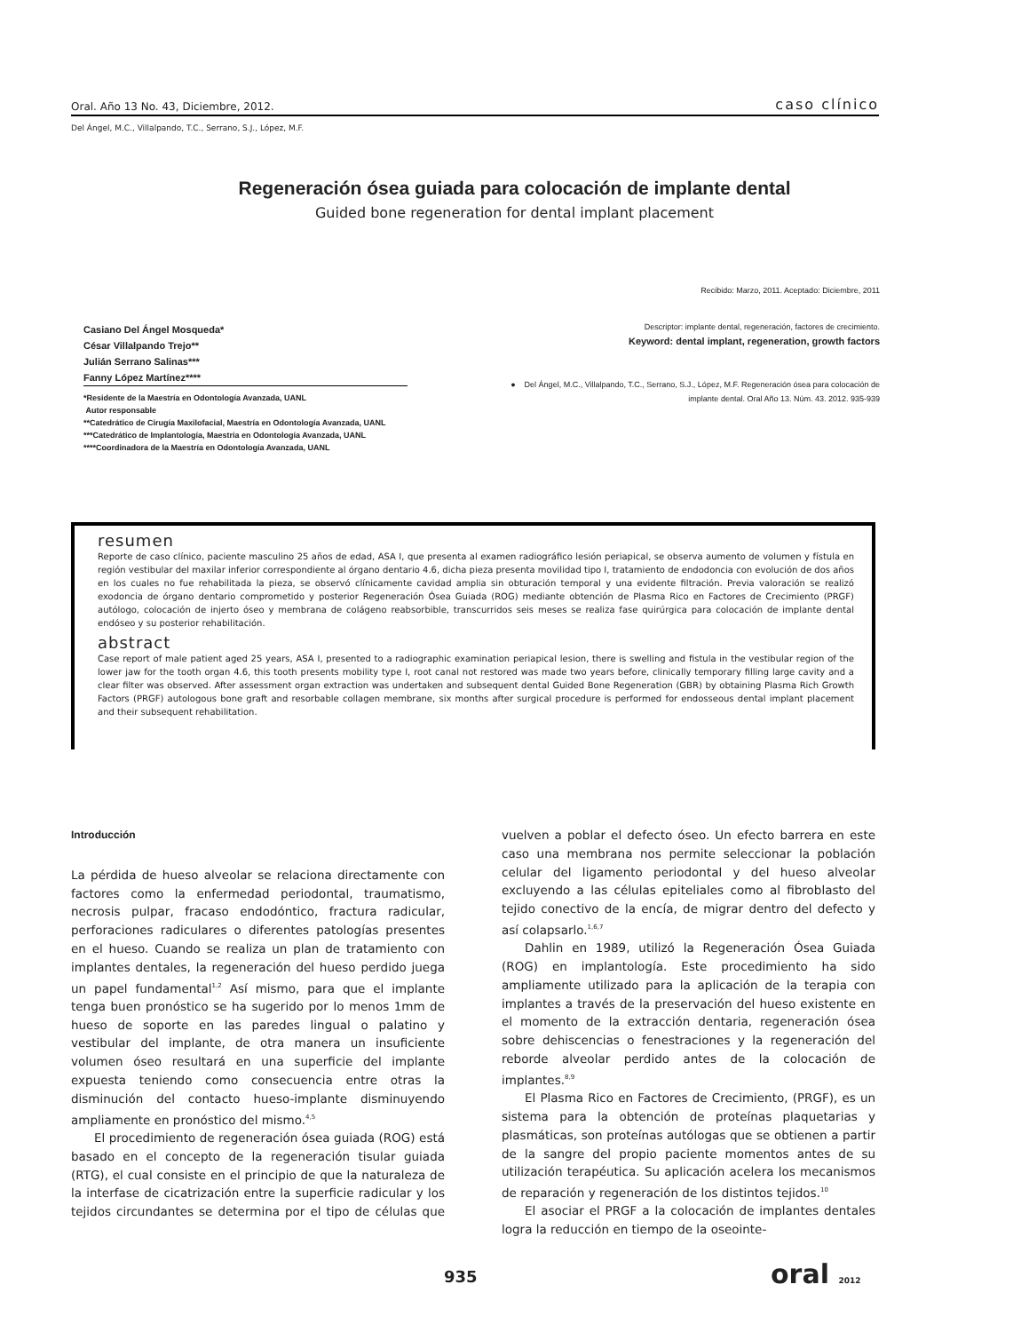Oral. Año 13 No. 43, Diciembre, 2012. caso clínico
Del Ángel, M.C., Villalpando, T.C., Serrano, S.J., López, M.F.
Regeneración ósea guiada para colocación de implante dental
Guided bone regeneration for dental implant placement
Recibido: Marzo, 2011. Aceptado: Diciembre, 2011
Casiano Del Ángel Mosqueda*
César Villalpando Trejo**
Julián Serrano Salinas***
Fanny López Martínez****
*Residente de la Maestría en Odontología Avanzada, UANL
Autor responsable
**Catedrático de Cirugía Maxilofacial, Maestría en Odontología Avanzada, UANL
***Catedrático de Implantología, Maestría en Odontología Avanzada, UANL
****Coordinadora de la Maestría en Odontología Avanzada, UANL
Descriptor: implante dental, regeneración, factores de crecimiento.
Keyword: dental implant, regeneration, growth factors
● Del Ángel, M.C., Villalpando, T.C., Serrano, S.J., López, M.F. Regeneración ósea para colocación de implante dental. Oral Año 13. Núm. 43. 2012. 935-939
resumen
Reporte de caso clínico, paciente masculino 25 años de edad, ASA I, que presenta al examen radiográfico lesión periapical, se observa aumento de volumen y fístula en región vestibular del maxilar inferior correspondiente al órgano dentario 4.6, dicha pieza presenta movilidad tipo I, tratamiento de endodoncia con evolución de dos años en los cuales no fue rehabilitada la pieza, se observó clínicamente cavidad amplia sin obturación temporal y una evidente filtración. Previa valoración se realizó exodoncia de órgano dentario comprometido y posterior Regeneración Ósea Guiada (ROG) mediante obtención de Plasma Rico en Factores de Crecimiento (PRGF) autólogo, colocación de injerto óseo y membrana de colágeno reabsorbible, transcurridos seis meses se realiza fase quirúrgica para colocación de implante dental endóseo y su posterior rehabilitación.
abstract
Case report of male patient aged 25 years, ASA I, presented to a radiographic examination periapical lesion, there is swelling and fistula in the vestibular region of the lower jaw for the tooth organ 4.6, this tooth presents mobility type I, root canal not restored was made two years before, clinically temporary filling large cavity and a clear filter was observed. After assessment organ extraction was undertaken and subsequent dental Guided Bone Regeneration (GBR) by obtaining Plasma Rich Growth Factors (PRGF) autologous bone graft and resorbable collagen membrane, six months after surgical procedure is performed for endosseous dental implant placement and their subsequent rehabilitation.
Introducción
La pérdida de hueso alveolar se relaciona directamente con factores como la enfermedad periodontal, traumatismo, necrosis pulpar, fracaso endodóntico, fractura radicular, perforaciones radiculares o diferentes patologías presentes en el hueso. Cuando se realiza un plan de tratamiento con implantes dentales, la regeneración del hueso perdido juega un papel fundamental<sup>1,2</sup> Así mismo, para que el implante tenga buen pronóstico se ha sugerido por lo menos 1mm de hueso de soporte en las paredes lingual o palatino y vestibular del implante, de otra manera un insuficiente volumen óseo resultará en una superficie del implante expuesta teniendo como consecuencia entre otras la disminución del contacto hueso-implante disminuyendo ampliamente en pronóstico del mismo.<sup>4,5</sup>
El procedimiento de regeneración ósea guiada (ROG) está basado en el concepto de la regeneración tisular guiada (RTG), el cual consiste en el principio de que la naturaleza de la interfase de cicatrización entre la superficie radicular y los tejidos circundantes se determina por el tipo de células que vuelven a poblar el defecto óseo. Un efecto barrera en este caso una membrana nos permite seleccionar la población celular del ligamento periodontal y del hueso alveolar excluyendo a las células epiteliales como al fibroblasto del tejido conectivo de la encía, de migrar dentro del defecto y así colapsarlo.<sup>1,6,7</sup>
Dahlin en 1989, utilizó la Regeneración Ósea Guiada (ROG) en implantología. Este procedimiento ha sido ampliamente utilizado para la aplicación de la terapia con implantes a través de la preservación del hueso existente en el momento de la extracción dentaria, regeneración ósea sobre dehiscencias o fenestraciones y la regeneración del reborde alveolar perdido antes de la colocación de implantes.<sup>8,9</sup>
El Plasma Rico en Factores de Crecimiento, (PRGF), es un sistema para la obtención de proteínas plaquetarias y plasmáticas, son proteínas autólogas que se obtienen a partir de la sangre del propio paciente momentos antes de su utilización terapéutica. Su aplicación acelera los mecanismos de reparación y regeneración de los distintos tejidos.<sup>10</sup>
El asociar el PRGF a la colocación de implantes dentales logra la reducción en tiempo de la oseointe-
935 oral 2012